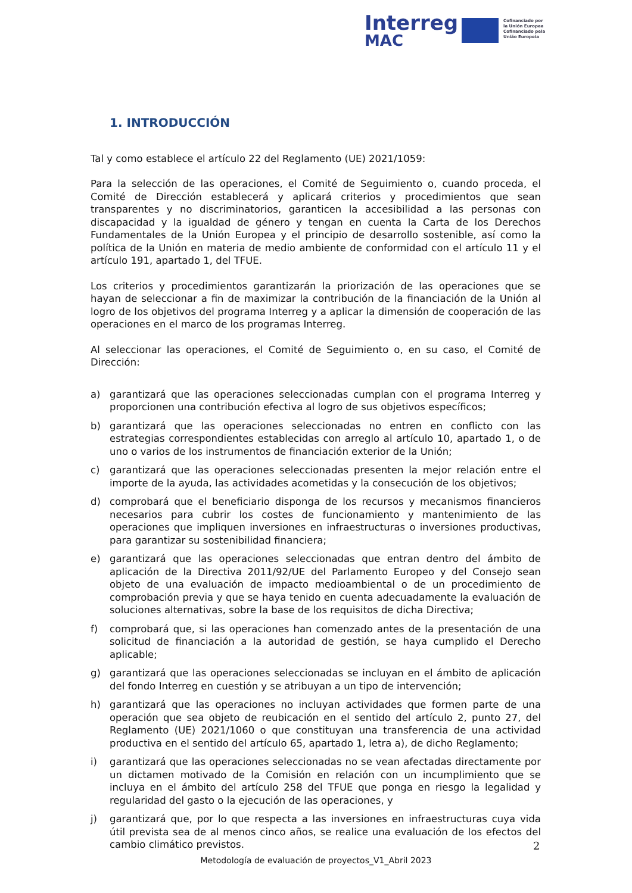Interreg
Cofinanciado por
la Unión Europea
Cofinanciado pela
União Europeia
MAC
1. INTRODUCCIÓN
Tal y como establece el artículo 22 del Reglamento (UE) 2021/1059:
Para la selección de las operaciones, el Comité de Seguimiento o, cuando proceda, el Comité de Dirección establecerá y aplicará criterios y procedimientos que sean transparentes y no discriminatorios, garanticen la accesibilidad a las personas con discapacidad y la igualdad de género y tengan en cuenta la Carta de los Derechos Fundamentales de la Unión Europea y el principio de desarrollo sostenible, así como la política de la Unión en materia de medio ambiente de conformidad con el artículo 11 y el artículo 191, apartado 1, del TFUE.
Los criterios y procedimientos garantizarán la priorización de las operaciones que se hayan de seleccionar a fin de maximizar la contribución de la financiación de la Unión al logro de los objetivos del programa Interreg y a aplicar la dimensión de cooperación de las operaciones en el marco de los programas Interreg.
Al seleccionar las operaciones, el Comité de Seguimiento o, en su caso, el Comité de Dirección:
a) garantizará que las operaciones seleccionadas cumplan con el programa Interreg y proporcionen una contribución efectiva al logro de sus objetivos específicos;
b) garantizará que las operaciones seleccionadas no entren en conflicto con las estrategias correspondientes establecidas con arreglo al artículo 10, apartado 1, o de uno o varios de los instrumentos de financiación exterior de la Unión;
c) garantizará que las operaciones seleccionadas presenten la mejor relación entre el importe de la ayuda, las actividades acometidas y la consecución de los objetivos;
d) comprobará que el beneficiario disponga de los recursos y mecanismos financieros necesarios para cubrir los costes de funcionamiento y mantenimiento de las operaciones que impliquen inversiones en infraestructuras o inversiones productivas, para garantizar su sostenibilidad financiera;
e) garantizará que las operaciones seleccionadas que entran dentro del ámbito de aplicación de la Directiva 2011/92/UE del Parlamento Europeo y del Consejo sean objeto de una evaluación de impacto medioambiental o de un procedimiento de comprobación previa y que se haya tenido en cuenta adecuadamente la evaluación de soluciones alternativas, sobre la base de los requisitos de dicha Directiva;
f) comprobará que, si las operaciones han comenzado antes de la presentación de una solicitud de financiación a la autoridad de gestión, se haya cumplido el Derecho aplicable;
g) garantizará que las operaciones seleccionadas se incluyan en el ámbito de aplicación del fondo Interreg en cuestión y se atribuyan a un tipo de intervención;
h) garantizará que las operaciones no incluyan actividades que formen parte de una operación que sea objeto de reubicación en el sentido del artículo 2, punto 27, del Reglamento (UE) 2021/1060 o que constituyan una transferencia de una actividad productiva en el sentido del artículo 65, apartado 1, letra a), de dicho Reglamento;
i) garantizará que las operaciones seleccionadas no se vean afectadas directamente por un dictamen motivado de la Comisión en relación con un incumplimiento que se incluya en el ámbito del artículo 258 del TFUE que ponga en riesgo la legalidad y regularidad del gasto o la ejecución de las operaciones, y
j) garantizará que, por lo que respecta a las inversiones en infraestructuras cuya vida útil prevista sea de al menos cinco años, se realice una evaluación de los efectos del cambio climático previstos.
2
Metodología de evaluación de proyectos_V1_Abril 2023